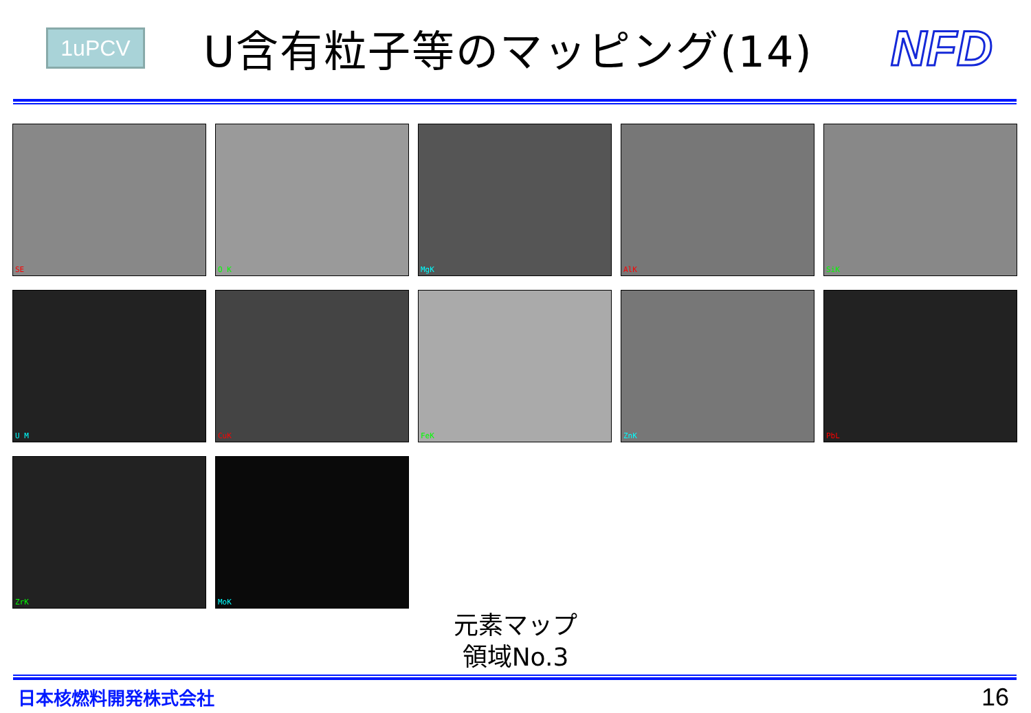1uPCV
U含有粒子等のマッピング(14)
NFD
SE
O K
MgK
AlK
SiK
U M
CuK
FeK
ZnK
PbL
ZrK
MoK
元素マップ
領域No.3
日本核燃料開発株式会社 16